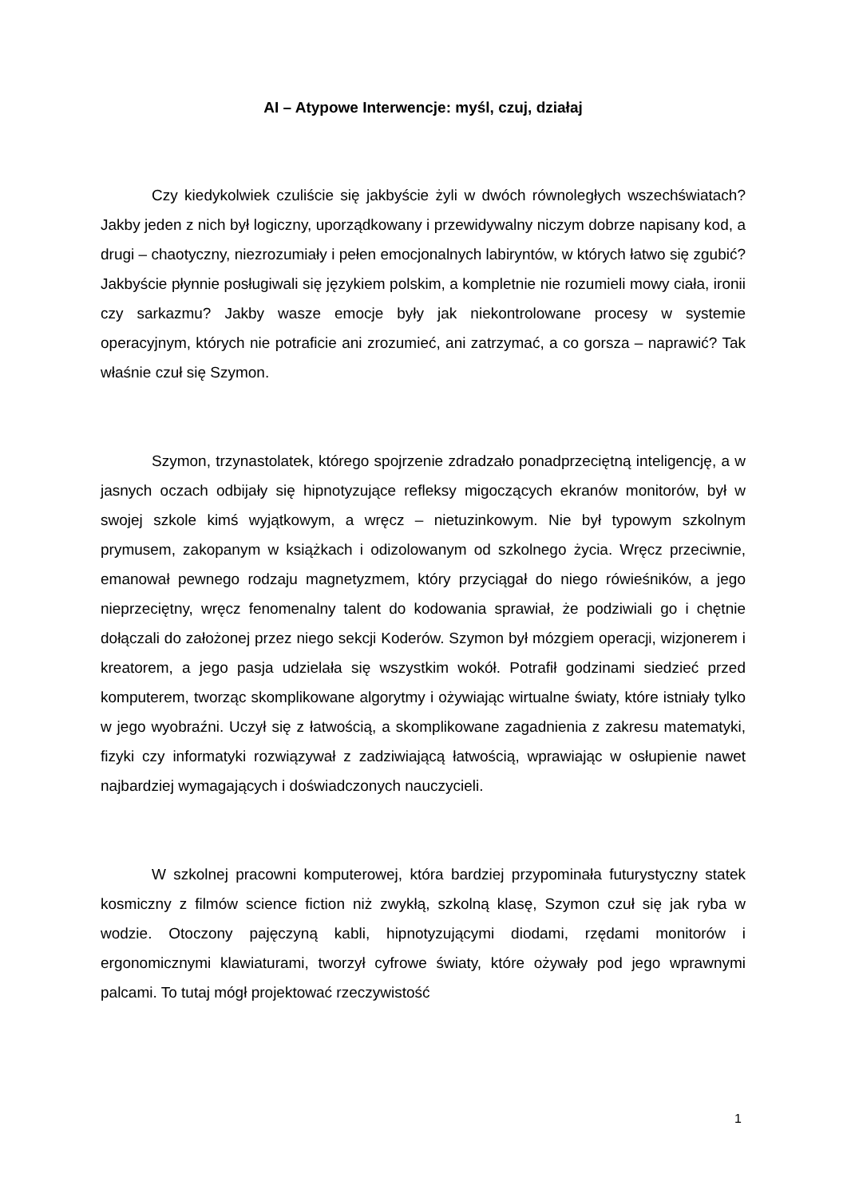AI – Atypowe Interwencje: myśl, czuj, działaj
Czy kiedykolwiek czuliście się jakbyście żyli w dwóch równoległych wszechświatach? Jakby jeden z nich był logiczny, uporządkowany i przewidywalny niczym dobrze napisany kod, a drugi – chaotyczny, niezrozumiały i pełen emocjonalnych labiryntów, w których łatwo się zgubić? Jakbyście płynnie posługiwali się językiem polskim, a kompletnie nie rozumieli mowy ciała, ironii czy sarkazmu? Jakby wasze emocje były jak niekontrolowane procesy w systemie operacyjnym, których nie potraficie ani zrozumieć, ani zatrzymać, a co gorsza – naprawić? Tak właśnie czuł się Szymon.
Szymon, trzynastolatek, którego spojrzenie zdradzało ponadprzeciętną inteligencję, a w jasnych oczach odbijały się hipnotyzujące refleksy migoczących ekranów monitorów, był w swojej szkole kimś wyjątkowym, a wręcz – nietuzinkowym. Nie był typowym szkolnym prymusem, zakopanym w książkach i odizolowanym od szkolnego życia. Wręcz przeciwnie, emanował pewnego rodzaju magnetyzmem, który przyciągał do niego rówieśników, a jego nieprzeciętny, wręcz fenomenalny talent do kodowania sprawiał, że podziwiali go i chętnie dołączali do założonej przez niego sekcji Koderów. Szymon był mózgiem operacji, wizjonerem i kreatorem, a jego pasja udzielała się wszystkim wokół. Potrafił godzinami siedzieć przed komputerem, tworząc skomplikowane algorytmy i ożywiając wirtualne światy, które istniały tylko w jego wyobraźni. Uczył się z łatwością, a skomplikowane zagadnienia z zakresu matematyki, fizyki czy informatyki rozwiązywał z zadziwiającą łatwością, wprawiając w osłupienie nawet najbardziej wymagających i doświadczonych nauczycieli.
W szkolnej pracowni komputerowej, która bardziej przypominała futurystyczny statek kosmiczny z filmów science fiction niż zwykłą, szkolną klasę, Szymon czuł się jak ryba w wodzie. Otoczony pajęczyną kabli, hipnotyzującymi diodami, rzędami monitorów i ergonomicznymi klawiaturami, tworzył cyfrowe światy, które ożywały pod jego wprawnymi palcami. To tutaj mógł projektować rzeczywistość
1